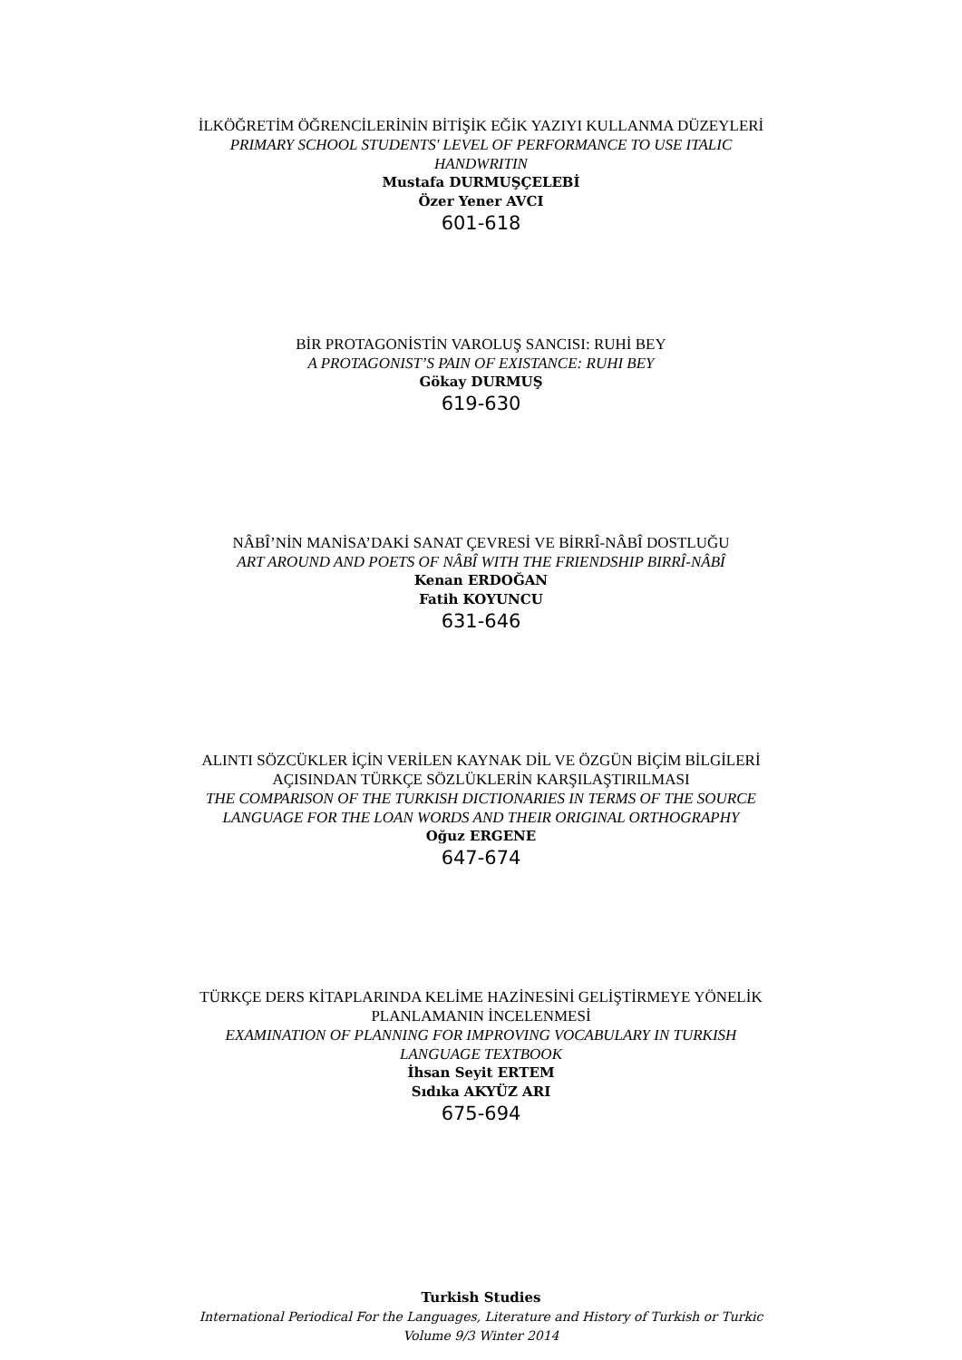İLKÖĞRETİM ÖĞRENCİLERİNİN BİTİŞİK EĞİK YAZIYI KULLANMA DÜZEYLERİ
PRIMARY SCHOOL STUDENTS' LEVEL OF PERFORMANCE TO USE ITALIC HANDWRITIN
Mustafa DURMUŞÇELEBİ
Özer Yener AVCI
601-618
BİR PROTAGONİSTİN VAROLUŞ SANCISI: RUHİ BEY
A PROTAGONIST’S PAIN OF EXISTANCE: RUHI BEY
Gökay DURMUŞ
619-630
NÂBÎ’NİN MANİSA’DAKİ SANAT ÇEVRESİ VE BİRRÎ-NÂBÎ DOSTLUĞU
ART AROUND AND POETS OF NÂBÎ WITH THE FRIENDSHIP BIRRÎ-NÂBÎ
Kenan ERDOĞAN
Fatih KOYUNCU
631-646
ALINTI SÖZCÜKLER İÇİN VERİLEN KAYNAK DİL VE ÖZGÜN BİÇİM BİLGİLERİ AÇISINDAN TÜRKÇE SÖZLÜKLERİN KARŞILAŞTIRILMASI
THE COMPARISON OF THE TURKISH DICTIONARIES IN TERMS OF THE SOURCE LANGUAGE FOR THE LOAN WORDS AND THEIR ORIGINAL ORTHOGRAPHY
Oğuz ERGENE
647-674
TÜRKÇE DERS KİTAPLARINDA KELİME HAZİNESİNİ GELİŞTİRMEYE YÖNELİK PLANLAMANIN İNCELENMESİ
EXAMINATION OF PLANNING FOR IMPROVING VOCABULARY IN TURKISH LANGUAGE TEXTBOOK
İhsan Seyit ERTEM
Sıdıka AKYÜZ ARI
675-694
Turkish Studies
International Periodical For the Languages, Literature and History of Turkish or Turkic
Volume 9/3 Winter 2014